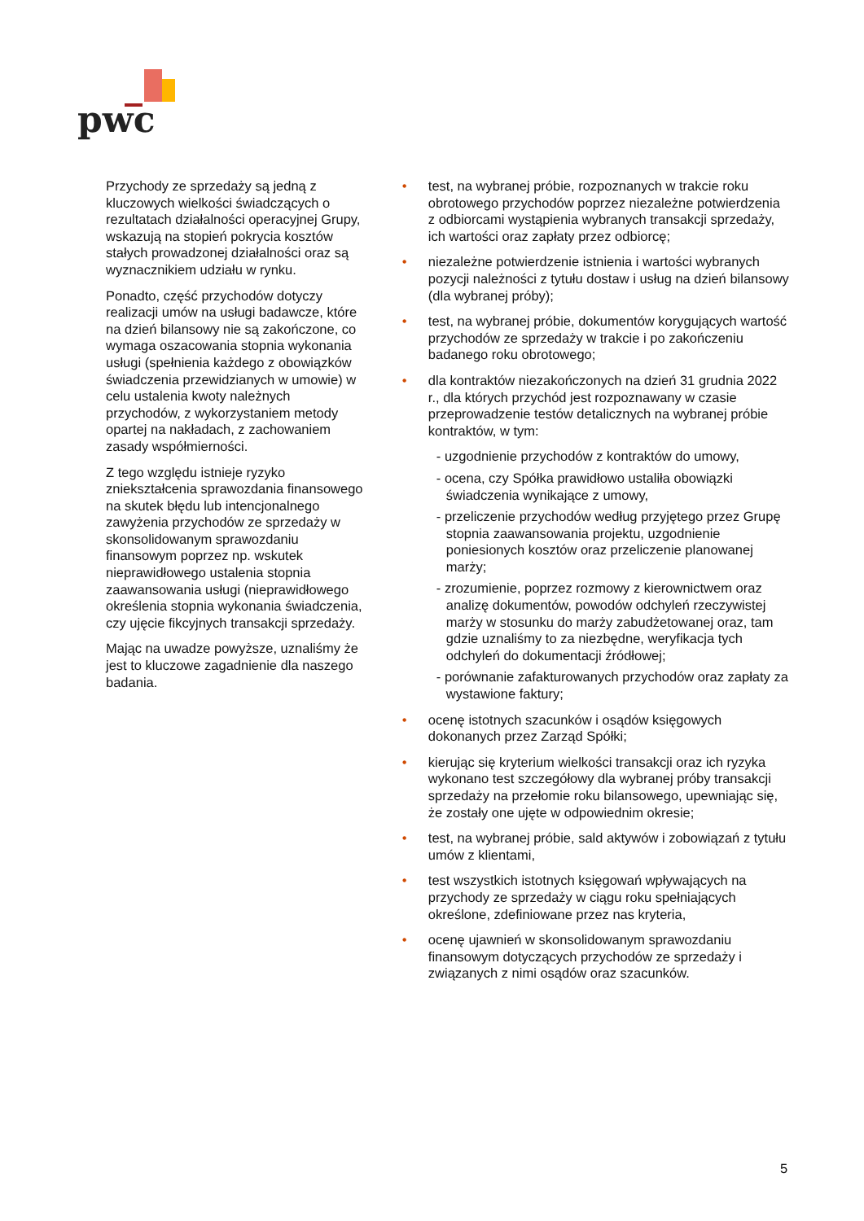pwc
Przychody ze sprzedaży są jedną z kluczowych wielkości świadczących o rezultatach działalności operacyjnej Grupy, wskazują na stopień pokrycia kosztów stałych prowadzonej działalności oraz są wyznacznikiem udziału w rynku.
Ponadto, część przychodów dotyczy realizacji umów na usługi badawcze, które na dzień bilansowy nie są zakończone, co wymaga oszacowania stopnia wykonania usługi (spełnienia każdego z obowiązków świadczenia przewidzianych w umowie) w celu ustalenia kwoty należnych przychodów, z wykorzystaniem metody opartej na nakładach, z zachowaniem zasady współmierności.
Z tego względu istnieje ryzyko zniekształcenia sprawozdania finansowego na skutek błędu lub intencjonalnego zawyżenia przychodów ze sprzedaży w skonsolidowanym sprawozdaniu finansowym poprzez np. wskutek nieprawidłowego ustalenia stopnia zaawansowania usługi (nieprawidłowego określenia stopnia wykonania świadczenia, czy ujęcie fikcyjnych transakcji sprzedaży.
Mając na uwadze powyższe, uznaliśmy że jest to kluczowe zagadnienie dla naszego badania.
test, na wybranej próbie, rozpoznanych w trakcie roku obrotowego przychodów poprzez niezależne potwierdzenia z odbiorcami wystąpienia wybranych transakcji sprzedaży, ich wartości oraz zapłaty przez odbiorcę;
niezależne potwierdzenie istnienia i wartości wybranych pozycji należności z tytułu dostaw i usług na dzień bilansowy (dla wybranej próby);
test, na wybranej próbie, dokumentów korygujących wartość przychodów ze sprzedaży w trakcie i po zakończeniu badanego roku obrotowego;
dla kontraktów niezakończonych na dzień 31 grudnia 2022 r., dla których przychód jest rozpoznawany w czasie przeprowadzenie testów detalicznych na wybranej próbie kontraktów, w tym:
- uzgodnienie przychodów z kontraktów do umowy,
- ocena, czy Spółka prawidłowo ustaliła obowiązki świadczenia wynikające z umowy,
- przeliczenie przychodów według przyjętego przez Grupę stopnia zaawansowania projektu, uzgodnienie poniesionych kosztów oraz przeliczenie planowanej marży;
- zrozumienie, poprzez rozmowy z kierownictwem oraz analizę dokumentów, powodów odchyleń rzeczywistej marży w stosunku do marży zabudżetowanej oraz, tam gdzie uznaliśmy to za niezbędne, weryfikacja tych odchyleń do dokumentacji źródłowej;
- porównanie zafakturowanych przychodów oraz zapłaty za wystawione faktury;
ocenę istotnych szacunków i osądów księgowych dokonanych przez Zarząd Spółki;
kierując się kryterium wielkości transakcji oraz ich ryzyka wykonano test szczegółowy dla wybranej próby transakcji sprzedaży na przełomie roku bilansowego, upewniając się, że zostały one ujęte w odpowiednim okresie;
test, na wybranej próbie, sald aktywów i zobowiązań z tytułu umów z klientami,
test wszystkich istotnych księgowań wpływających na przychody ze sprzedaży w ciągu roku spełniających określone, zdefiniowane przez nas kryteria,
ocenę ujawnień w skonsolidowanym sprawozdaniu finansowym dotyczących przychodów ze sprzedaży i związanych z nimi osądów oraz szacunków.
5